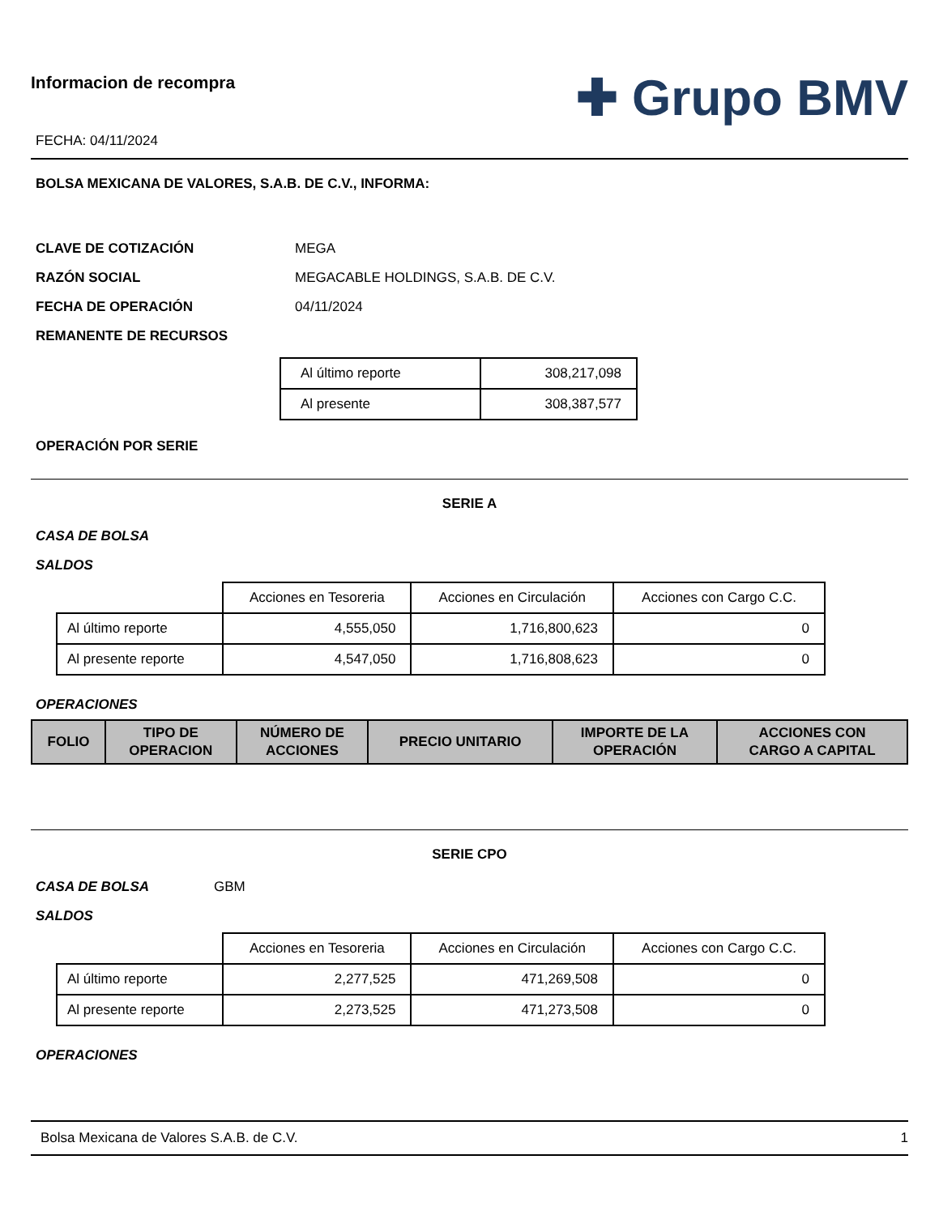Informacion de recompra
FECHA: 04/11/2024
✚ Grupo BMV
BOLSA MEXICANA DE VALORES, S.A.B. DE C.V., INFORMA:
CLAVE DE COTIZACIÓN MEGA
RAZÓN SOCIAL MEGACABLE HOLDINGS, S.A.B. DE C.V.
FECHA DE OPERACIÓN 04/11/2024
REMANENTE DE RECURSOS
| Al último reporte | 308,217,098 |
| Al presente | 308,387,577 |
OPERACIÓN POR SERIE
SERIE A
CASA DE BOLSA
SALDOS
| | Acciones en Tesoreria | Acciones en Circulación | Acciones con Cargo C.C. |
| Al último reporte | 4,555,050 | 1,716,800,623 | 0 |
| Al presente reporte | 4,547,050 | 1,716,808,623 | 0 |
OPERACIONES
| FOLIO | TIPO DE OPERACION | NÚMERO DE ACCIONES | PRECIO UNITARIO | IMPORTE DE LA OPERACIÓN | ACCIONES CON CARGO A CAPITAL |
| --- | --- | --- | --- | --- | --- |
SERIE CPO
CASA DE BOLSA GBM
SALDOS
| | Acciones en Tesoreria | Acciones en Circulación | Acciones con Cargo C.C. |
| Al último reporte | 2,277,525 | 471,269,508 | 0 |
| Al presente reporte | 2,273,525 | 471,273,508 | 0 |
OPERACIONES
Bolsa Mexicana de Valores S.A.B. de C.V. 1